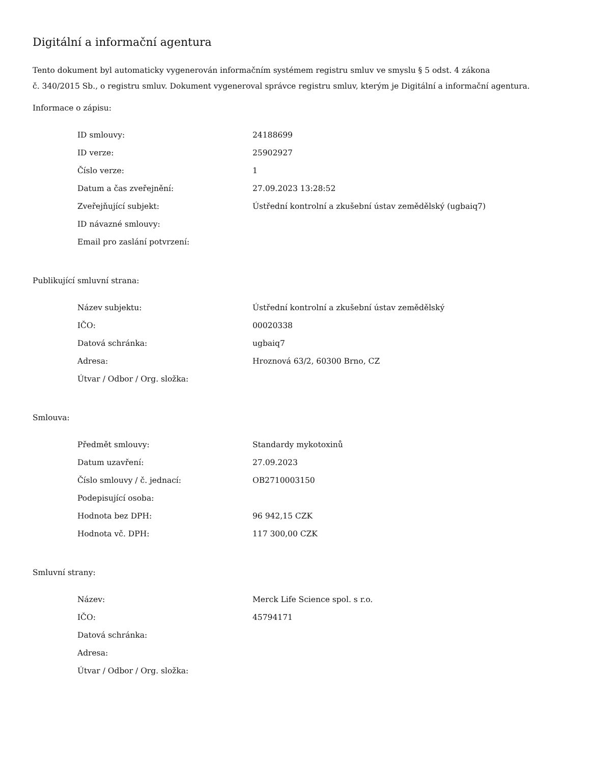Digitální a informační agentura
Tento dokument byl automaticky vygenerován informačním systémem registru smluv ve smyslu § 5 odst. 4 zákona
č. 340/2015 Sb., o registru smluv. Dokument vygeneroval správce registru smluv, kterým je Digitální a informační agentura.
Informace o zápisu:
| ID smlouvy: | 24188699 |
| ID verze: | 25902927 |
| Číslo verze: | 1 |
| Datum a čas zveřejnění: | 27.09.2023 13:28:52 |
| Zveřejňující subjekt: | Ústřední kontrolní a zkušební ústav zemědělský (ugbaiq7) |
| ID návazné smlouvy: | |
| Email pro zaslání potvrzení: | |
Publikující smluvní strana:
| Název subjektu: | Ústřední kontrolní a zkušební ústav zemědělský |
| IČO: | 00020338 |
| Datová schránka: | ugbaiq7 |
| Adresa: | Hroznová 63/2, 60300 Brno, CZ |
| Útvar / Odbor / Org. složka: | |
Smlouva:
| Předmět smlouvy: | Standardy mykotoxinů |
| Datum uzavření: | 27.09.2023 |
| Číslo smlouvy / č. jednací: | OB2710003150 |
| Podepisující osoba: | |
| Hodnota bez DPH: | 96 942,15 CZK |
| Hodnota vč. DPH: | 117 300,00 CZK |
Smluvní strany:
| Název: | Merck Life Science spol. s r.o. |
| IČO: | 45794171 |
| Datová schránka: | |
| Adresa: | |
| Útvar / Odbor / Org. složka: | |